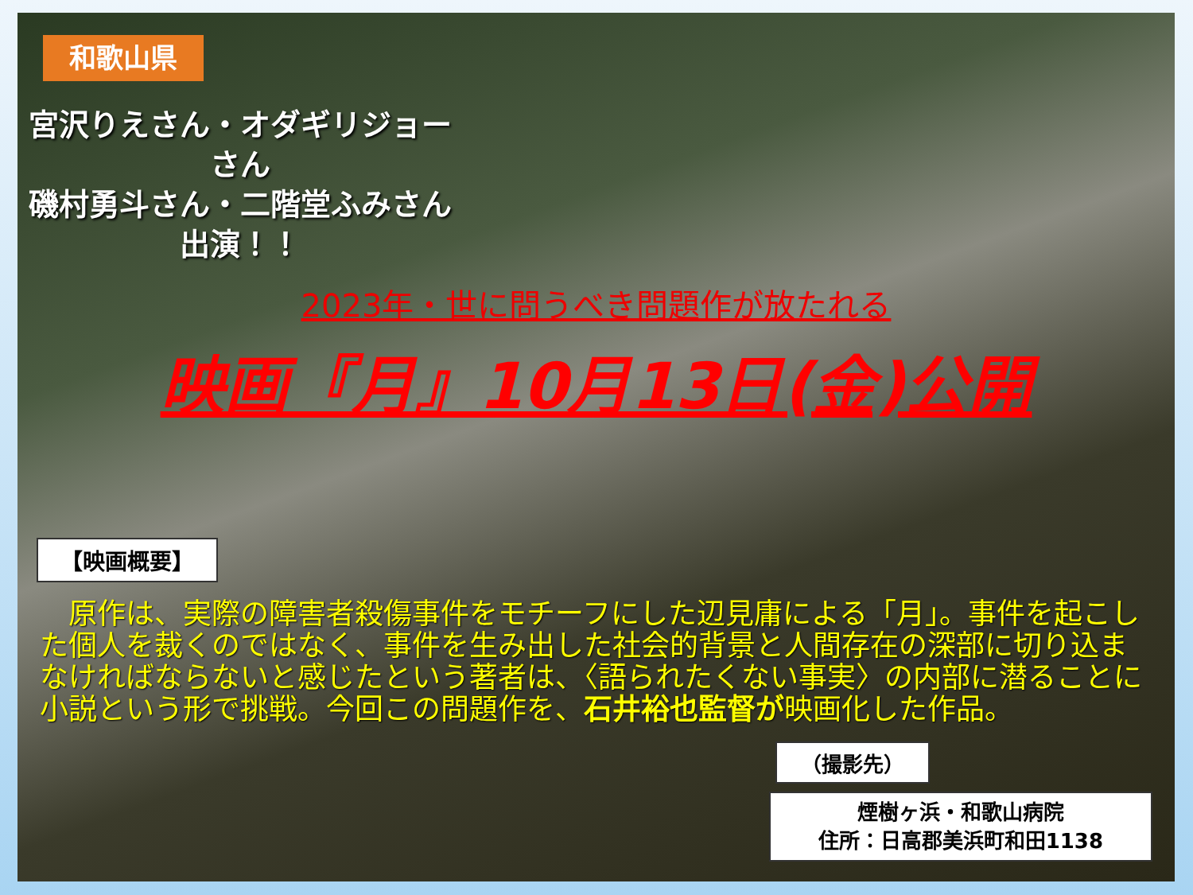和歌山県
宮沢りえさん・オダギリジョーさん
磯村勇斗さん・二階堂ふみさん
出演！！
2023年・世に問うべき問題作が放たれる
映画『月』10月13日(金)公開
【映画概要】
　原作は、実際の障害者殺傷事件をモチーフにした辺見庸による「月」。事件を起こした個人を裁くのではなく、事件を生み出した社会的背景と人間存在の深部に切り込まなければならないと感じたという著者は、〈語られたくない事実〉の内部に潜ることに小説という形で挑戦。今回この問題作を、石井裕也監督が映画化した作品。
（撮影先）
煙樹ヶ浜・和歌山病院
住所：日高郡美浜町和田1138